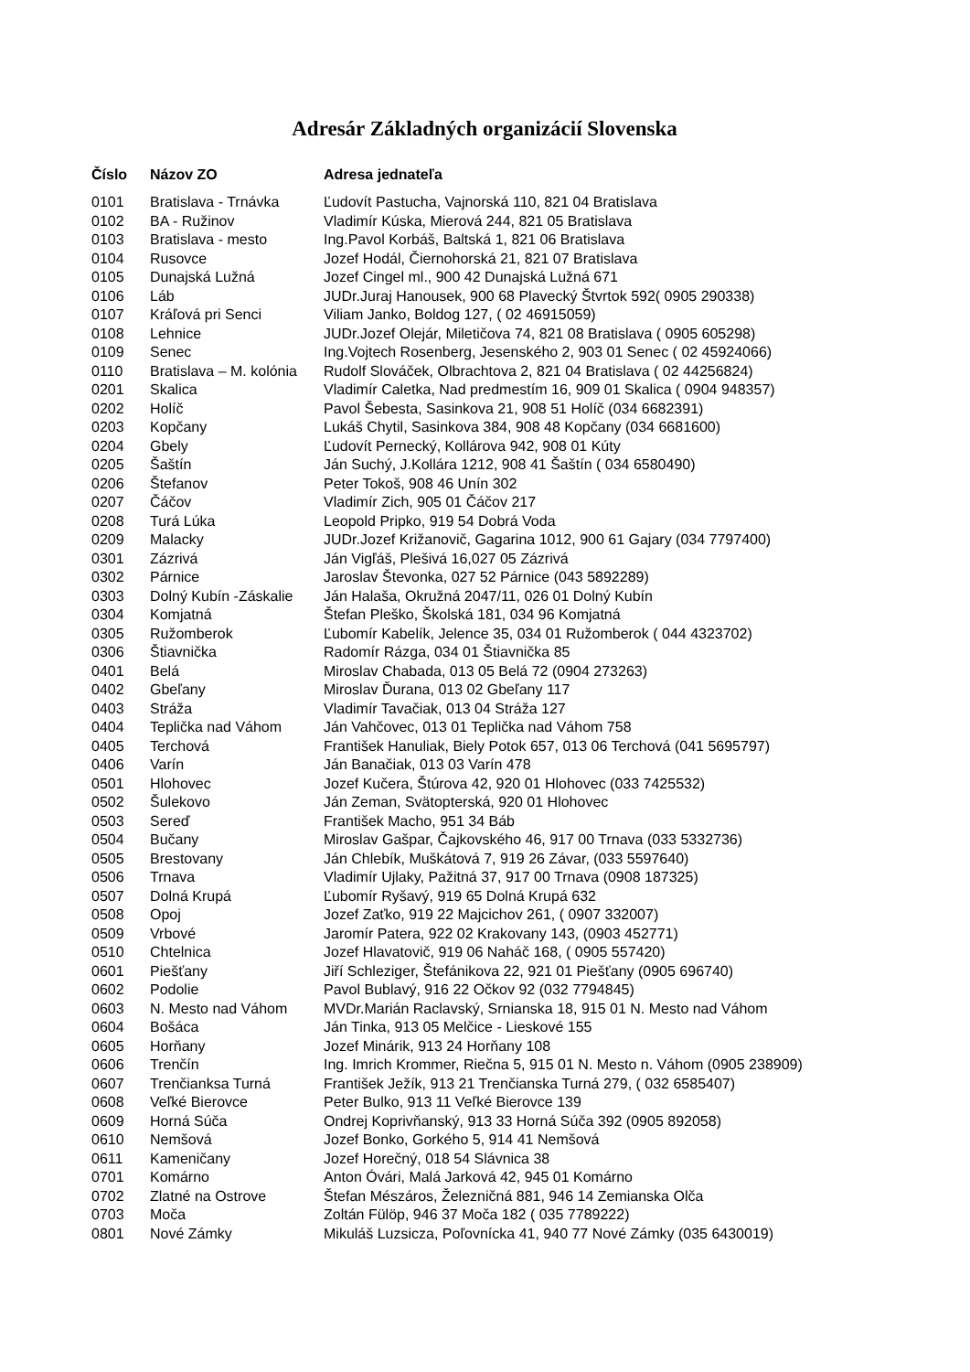Adresár Základných organizácií Slovenska
| Číslo | Názov ZO | Adresa jednateľa |
| --- | --- | --- |
| 0101 | Bratislava - Trnávka | Ľudovít Pastucha, Vajnorská 110, 821 04 Bratislava |
| 0102 | BA - Ružinov | Vladimír Kúska, Mierová 244, 821 05 Bratislava |
| 0103 | Bratislava - mesto | Ing.Pavol Korbáš, Baltská 1, 821 06 Bratislava |
| 0104 | Rusovce | Jozef Hodál, Čiernohorská 21, 821 07 Bratislava |
| 0105 | Dunajská Lužná | Jozef Cingel ml., 900 42 Dunajská Lužná 671 |
| 0106 | Láb | JUDr.Juraj Hanousek, 900 68 Plavecký Štvrtok 592( 0905 290338) |
| 0107 | Kráľová pri Senci | Viliam Janko, Boldog 127, ( 02 46915059) |
| 0108 | Lehnice | JUDr.Jozef Olejár, Miletičova 74, 821 08 Bratislava ( 0905 605298) |
| 0109 | Senec | Ing.Vojtech Rosenberg, Jesenského 2, 903 01 Senec ( 02 45924066) |
| 0110 | Bratislava – M. kolónia | Rudolf Slováček, Olbrachtova 2, 821 04 Bratislava ( 02 44256824) |
| 0201 | Skalica | Vladimír Caletka, Nad predmestím 16, 909 01 Skalica ( 0904 948357) |
| 0202 | Holíč | Pavol Šebesta, Sasinkova 21, 908 51 Holíč (034 6682391) |
| 0203 | Kopčany | Lukáš Chytil, Sasinkova 384, 908 48 Kopčany (034 6681600) |
| 0204 | Gbely | Ľudovít Pernecký, Kollárova 942, 908 01 Kúty |
| 0205 | Šaštín | Ján Suchý, J.Kollára 1212, 908 41 Šaštín ( 034 6580490) |
| 0206 | Štefanov | Peter Tokoš, 908 46 Unín 302 |
| 0207 | Čáčov | Vladimír Zich, 905 01 Čáčov 217 |
| 0208 | Turá Lúka | Leopold Pripko, 919 54 Dobrá Voda |
| 0209 | Malacky | JUDr.Jozef Križanovič, Gagarina 1012, 900 61 Gajary (034 7797400) |
| 0301 | Zázrivá | Ján Vigľáš, Plešivá 16,027 05 Zázrivá |
| 0302 | Párnice | Jaroslav Števonka, 027 52 Párnice (043 5892289) |
| 0303 | Dolný Kubín -Záskalie | Ján Halaša, Okružná 2047/11, 026 01 Dolný Kubín |
| 0304 | Komjatná | Štefan Pleško, Školská 181, 034 96 Komjatná |
| 0305 | Ružomberok | Ľubomír Kabelík, Jelence 35, 034 01 Ružomberok ( 044 4323702) |
| 0306 | Štiavnička | Radomír Rázga, 034 01 Štiavnička 85 |
| 0401 | Belá | Miroslav Chabada, 013 05 Belá 72 (0904 273263) |
| 0402 | Gbeľany | Miroslav Ďurana, 013 02 Gbeľany 117 |
| 0403 | Stráža | Vladimír Tavačiak, 013 04 Stráža 127 |
| 0404 | Teplička nad Váhom | Ján Vahčovec, 013 01 Teplička nad Váhom 758 |
| 0405 | Terchová | František Hanuliak, Biely Potok 657, 013 06 Terchová (041 5695797) |
| 0406 | Varín | Ján Banačiak, 013 03 Varín 478 |
| 0501 | Hlohovec | Jozef Kučera, Štúrova 42, 920 01 Hlohovec (033 7425532) |
| 0502 | Šulekovo | Ján Zeman, Svätopterská, 920 01 Hlohovec |
| 0503 | Sereď | František Macho, 951 34 Báb |
| 0504 | Bučany | Miroslav Gašpar, Čajkovského 46, 917 00 Trnava (033 5332736) |
| 0505 | Brestovany | Ján Chlebík, Muškátová 7, 919 26 Závar, (033 5597640) |
| 0506 | Trnava | Vladimír Ujlaky, Pažitná 37, 917 00 Trnava (0908 187325) |
| 0507 | Dolná Krupá | Ľubomír Ryšavý, 919 65 Dolná Krupá 632 |
| 0508 | Opoj | Jozef Zaťko, 919 22 Majcichov 261, ( 0907 332007) |
| 0509 | Vrbové | Jaromír Patera, 922 02 Krakovany 143, (0903 452771) |
| 0510 | Chtelnica | Jozef Hlavatovič, 919 06 Naháč 168, ( 0905 557420) |
| 0601 | Piešťany | Jiří Schleziger, Štefánikova 22, 921 01 Piešťany (0905 696740) |
| 0602 | Podolie | Pavol Bublavý, 916 22 Očkov 92 (032 7794845) |
| 0603 | N. Mesto nad Váhom | MVDr.Marián Raclavský, Srnianska 18, 915 01 N. Mesto nad Váhom |
| 0604 | Bošáca | Ján Tinka, 913 05 Melčice - Lieskové 155 |
| 0605 | Horňany | Jozef Minárik, 913 24 Horňany 108 |
| 0606 | Trenčín | Ing. Imrich Krommer, Riečna 5, 915 01 N. Mesto n. Váhom (0905 238909) |
| 0607 | Trenčianksa Turná | František Ježík, 913 21 Trenčianska Turná 279, ( 032 6585407) |
| 0608 | Veľké Bierovce | Peter Bulko, 913 11 Veľké Bierovce 139 |
| 0609 | Horná Súča | Ondrej Koprivňanský, 913 33 Horná Súča 392 (0905 892058) |
| 0610 | Nemšová | Jozef Bonko, Gorkého 5, 914 41 Nemšová |
| 0611 | Kameničany | Jozef Horečný, 018 54 Slávnica 38 |
| 0701 | Komárno | Anton Óvári, Malá Jarková 42, 945 01 Komárno |
| 0702 | Zlatné na Ostrove | Štefan Mészáros, Železničná 881, 946 14 Zemianska Olča |
| 0703 | Moča | Zoltán Fülöp, 946 37 Moča 182 ( 035 7789222) |
| 0801 | Nové Zámky | Mikuláš Luzsicza, Poľovnícka 41, 940 77 Nové Zámky (035 6430019) |